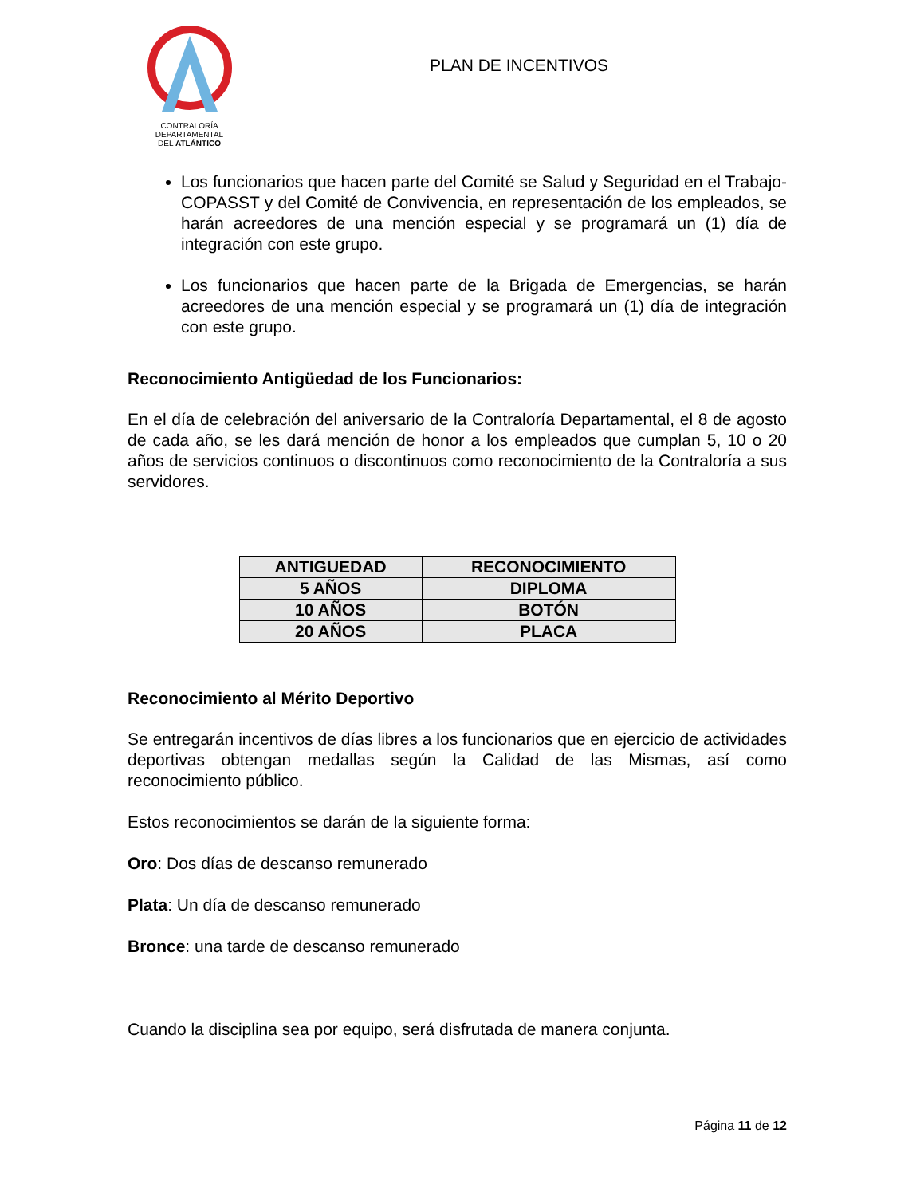CONTRALORÍA DEPARTAMENTAL
DEL ATLÁNTICO
PLAN DE INCENTIVOS
Los funcionarios que hacen parte del Comité se Salud y Seguridad en el Trabajo-COPASST y del Comité de Convivencia, en representación de los empleados, se harán acreedores de una mención especial y se programará un (1) día de integración con este grupo.
Los funcionarios que hacen parte de la Brigada de Emergencias, se harán acreedores de una mención especial y se programará un (1) día de integración con este grupo.
Reconocimiento Antigüedad de los Funcionarios:
En el día de celebración del aniversario de la Contraloría Departamental, el 8 de agosto de cada año, se les dará mención de honor a los empleados que cumplan 5, 10 o 20 años de servicios continuos o discontinuos como reconocimiento de la Contraloría a sus servidores.
| ANTIGUEDAD | RECONOCIMIENTO |
| --- | --- |
| 5 AÑOS | DIPLOMA |
| 10 AÑOS | BOTÓN |
| 20 AÑOS | PLACA |
Reconocimiento al Mérito Deportivo
Se entregarán incentivos de días libres a los funcionarios que en ejercicio de actividades deportivas obtengan medallas según la Calidad de las Mismas, así como reconocimiento público.
Estos reconocimientos se darán de la siguiente forma:
Oro: Dos días de descanso remunerado
Plata: Un día de descanso remunerado
Bronce: una tarde de descanso remunerado
Cuando la disciplina sea por equipo, será disfrutada de manera conjunta.
Página 11 de 12